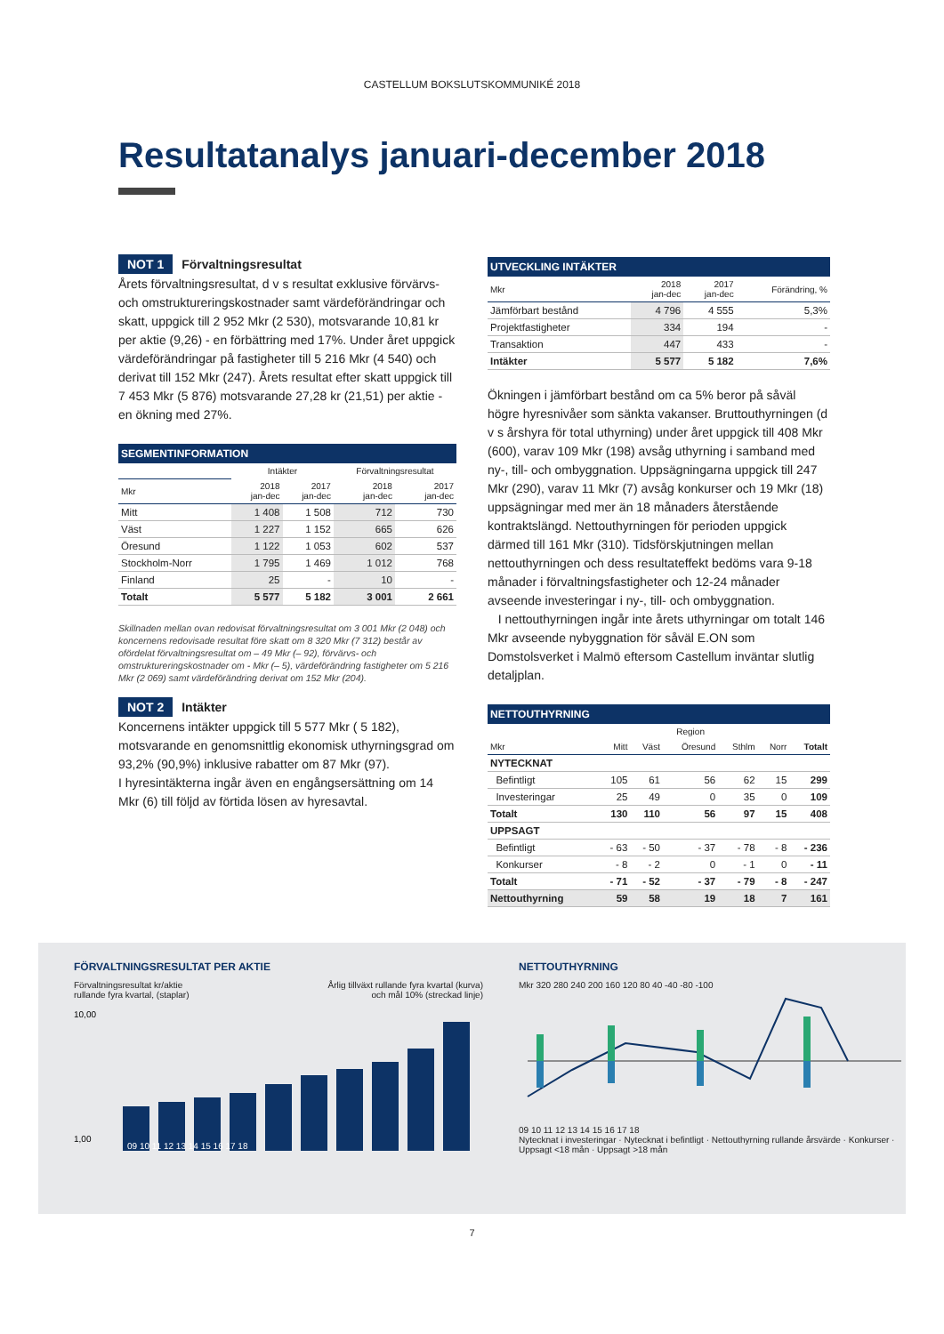CASTELLUM BOKSLUTSKOMMUNIKÉ 2018
Resultatanalys januari-december 2018
NOT 1 Förvaltningsresultat
Årets förvaltningsresultat, d v s resultat exklusive förvärvs- och omstruktureringskostnader samt värdeförändringar och skatt, uppgick till 2 952 Mkr (2 530), motsvarande 10,81 kr per aktie (9,26) - en förbättring med 17%. Under året uppgick värdeförändringar på fastigheter till 5 216 Mkr (4 540) och derivat till 152 Mkr (247). Årets resultat efter skatt uppgick till 7 453 Mkr (5 876) motsvarande 27,28 kr (21,51) per aktie - en ökning med 27%.
SEGMENTINFORMATION
| | Intäkter | | Förvaltningsresultat | |
| --- | --- | --- | --- | --- |
| Mkr | 2018 jan-dec | 2017 jan-dec | 2018 jan-dec | 2017 jan-dec |
| Mitt | 1 408 | 1 508 | 712 | 730 |
| Väst | 1 227 | 1 152 | 665 | 626 |
| Öresund | 1 122 | 1 053 | 602 | 537 |
| Stockholm-Norr | 1 795 | 1 469 | 1 012 | 768 |
| Finland | 25 | - | 10 | - |
| Totalt | 5 577 | 5 182 | 3 001 | 2 661 |
Skillnaden mellan ovan redovisat förvaltningsresultat om 3 001 Mkr (2 048) och koncernens redovisade resultat före skatt om 8 320 Mkr (7 312) består av ofördelat förvaltningsresultat om – 49 Mkr (– 92), förvärvs- och omstruktureringskostnader om - Mkr (– 5), värdeförändring fastigheter om 5 216 Mkr (2 069) samt värdeförändring derivat om 152 Mkr (204).
NOT 2 Intäkter
Koncernens intäkter uppgick till 5 577 Mkr ( 5 182), motsvarande en genomsnittlig ekonomisk uthyrningsgrad om 93,2% (90,9%) inklusive rabatter om 87 Mkr (97).
I hyresintäkterna ingår även en engångsersättning om 14 Mkr (6) till följd av förtida lösen av hyresavtal.
UTVECKLING INTÄKTER
| Mkr | 2018 jan-dec | 2017 jan-dec | Förändring, % |
| --- | --- | --- | --- |
| Jämförbart bestånd | 4 796 | 4 555 | 5,3% |
| Projektfastigheter | 334 | 194 | - |
| Transaktion | 447 | 433 | - |
| Intäkter | 5 577 | 5 182 | 7,6% |
Ökningen i jämförbart bestånd om ca 5% beror på såväl högre hyresnivåer som sänkta vakanser. Bruttouthyrningen (d v s årshyra för total uthyrning) under året uppgick till 408 Mkr (600), varav 109 Mkr (198) avsåg uthyrning i samband med ny-, till- och ombyggnation. Uppsägningarna uppgick till 247 Mkr (290), varav 11 Mkr (7) avsåg konkurser och 19 Mkr (18) uppsägningar med mer än 18 månaders återstående kontraktslängd. Nettouthyrningen för perioden uppgick därmed till 161 Mkr (310). Tidsförskjutningen mellan nettouthyrningen och dess resultateffekt bedöms vara 9-18 månader i förvaltningsfastigheter och 12-24 månader avseende investeringar i ny-, till- och ombyggnation.
I nettouthyrningen ingår inte årets uthyrningar om totalt 146 Mkr avseende nybyggnation för såväl E.ON som Domstolsverket i Malmö eftersom Castellum inväntar slutlig detaljplan.
NETTOUTHYRNING
| | | | Region | | | |
| --- | --- | --- | --- | --- | --- | --- |
| Mkr | Mitt | Väst | Öresund | Sthlm | Norr | Totalt |
| NYTECKNAT | | | | | | |
| Befintligt | 105 | 61 | 56 | 62 | 15 | 299 |
| Investeringar | 25 | 49 | 0 | 35 | 0 | 109 |
| Totalt | 130 | 110 | 56 | 97 | 15 | 408 |
| UPPSAGT | | | | | | |
| Befintligt | - 63 | - 50 | - 37 | - 78 | - 8 | - 236 |
| Konkurser | - 8 | - 2 | 0 | - 1 | 0 | - 11 |
| Totalt | - 71 | - 52 | - 37 | - 79 | - 8 | - 247 |
| Nettouthyrning | 59 | 58 | 19 | 18 | 7 | 161 |
FÖRVALTNINGSRESULTAT PER AKTIE
Förvaltningsresultat kr/aktie
rullande fyra kvartal, (staplar)
Årlig tillväxt rullande fyra kvartal (kurva)
och mål 10% (streckad linje)
10,00
1,00
09 10 11 12 13 14 15 16 17 18
NETTOUTHYRNING
Mkr 320 280 240 200 160 120 80 40 -40 -80 -100
09 10 11 12 13 14 15 16 17 18
Nytecknat i investeringar · Nytecknat i befintligt · Nettouthyrning rullande årsvärde · Konkurser · Uppsagt <18 mån · Uppsagt >18 mån
7